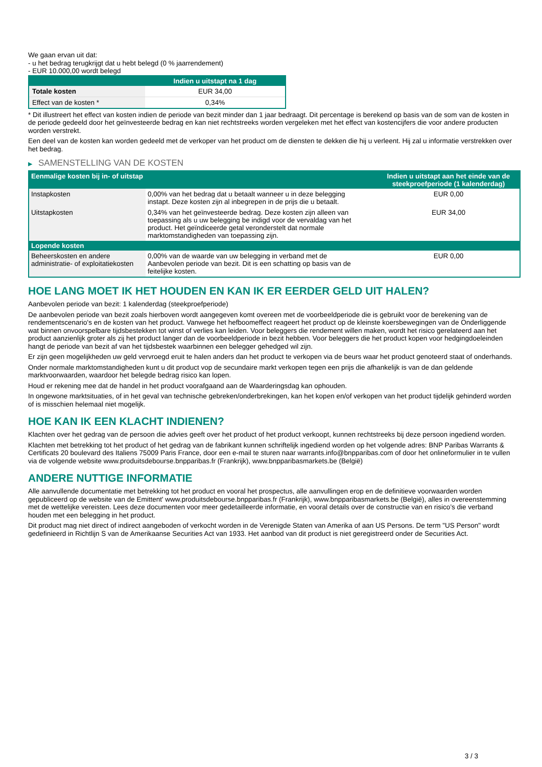We gaan ervan uit dat:
- u het bedrag terugkrijgt dat u hebt belegd (0 % jaarrendement)
- EUR 10.000,00 wordt belegd
| | Indien u uitstapt na 1 dag |
| --- | --- |
| Totale kosten | EUR 34,00 |
| Effect van de kosten * | 0,34% |
* Dit illustreert het effect van kosten indien de periode van bezit minder dan 1 jaar bedraagt. Dit percentage is berekend op basis van de som van de kosten in de periode gedeeld door het geïnvesteerde bedrag en kan niet rechtstreeks worden vergeleken met het effect van kostencijfers die voor andere producten worden verstrekt.
Een deel van de kosten kan worden gedeeld met de verkoper van het product om de diensten te dekken die hij u verleent. Hij zal u informatie verstrekken over het bedrag.
▶ SAMENSTELLING VAN DE KOSTEN
| Eenmalige kosten bij in- of uitstap | | Indien u uitstapt aan het einde van de steekproefperiode (1 kalenderdag) |
| --- | --- | --- |
| Instapkosten | 0,00% van het bedrag dat u betaalt wanneer u in deze belegging instapt. Deze kosten zijn al inbegrepen in de prijs die u betaalt. | EUR 0,00 |
| Uitstapkosten | 0,34% van het geïnvesteerde bedrag. Deze kosten zijn alleen van toepassing als u uw belegging be indigd voor de vervaldag van het product. Het geïndiceerde getal veronderstelt dat normale marktomstandigheden van toepassing zijn. | EUR 34,00 |
| Lopende kosten | | |
| Beheerskosten en andere administratie- of exploitatiekosten | 0,00% van de waarde van uw belegging in verband met de Aanbevolen periode van bezit. Dit is een schatting op basis van de feitelijke kosten. | EUR 0,00 |
HOE LANG MOET IK HET HOUDEN EN KAN IK ER EERDER GELD UIT HALEN?
Aanbevolen periode van bezit: 1 kalenderdag (steekproefperiode)
De aanbevolen periode van bezit zoals hierboven wordt aangegeven komt overeen met de voorbeeldperiode die is gebruikt voor de berekening van de rendementscenario's en de kosten van het product. Vanwege het hefboomeffect reageert het product op de kleinste koersbewegingen van de Onderliggende wat binnen onvoorspelbare tijdsbestekken tot winst of verlies kan leiden. Voor beleggers die rendement willen maken, wordt het risico gerelateerd aan het product aanzienlijk groter als zij het product langer dan de voorbeeldperiode in bezit hebben. Voor beleggers die het product kopen voor hedgingdoeleinden hangt de periode van bezit af van het tijdsbestek waarbinnen een belegger gehedged wil zijn.
Er zijn geen mogelijkheden uw geld vervroegd eruit te halen anders dan het product te verkopen via de beurs waar het product genoteerd staat of onderhands.
Onder normale marktomstandigheden kunt u dit product vop de secundaire markt verkopen tegen een prijs die afhankelijk is van de dan geldende marktvoorwaarden, waardoor het belegde bedrag risico kan lopen.
Houd er rekening mee dat de handel in het product voorafgaand aan de Waarderingsdag kan ophouden.
In ongewone marktsituaties, of in het geval van technische gebreken/onderbrekingen, kan het kopen en/of verkopen van het product tijdelijk gehinderd worden of is misschien helemaal niet mogelijk.
HOE KAN IK EEN KLACHT INDIENEN?
Klachten over het gedrag van de persoon die advies geeft over het product of het product verkoopt, kunnen rechtstreeks bij deze persoon ingediend worden.
Klachten met betrekking tot het product of het gedrag van de fabrikant kunnen schriftelijk ingediend worden op het volgende adres: BNP Paribas Warrants & Certificats 20 boulevard des Italiens 75009 Paris France, door een e-mail te sturen naar warrants.info@bnpparibas.com of door het onlineformulier in te vullen via de volgende website www.produitsdebourse.bnpparibas.fr (Frankrijk), www.bnpparibasmarkets.be (België)
ANDERE NUTTIGE INFORMATIE
Alle aanvullende documentatie met betrekking tot het product en vooral het prospectus, alle aanvullingen erop en de definitieve voorwaarden worden gepubliceerd op de website van de Emittent' www.produitsdebourse.bnpparibas.fr (Frankrijk), www.bnpparibasmarkets.be (België), alles in overeenstemming met de wettelijke vereisten. Lees deze documenten voor meer gedetailleerde informatie, en vooral details over de constructie van en risico’s die verband houden met een belegging in het product.
Dit product mag niet direct of indirect aangeboden of verkocht worden in de Verenigde Staten van Amerika of aan US Persons. De term "US Person" wordt gedefinieerd in Richtlijn S van de Amerikaanse Securities Act van 1933. Het aanbod van dit product is niet geregistreerd onder de Securities Act.
3 / 3